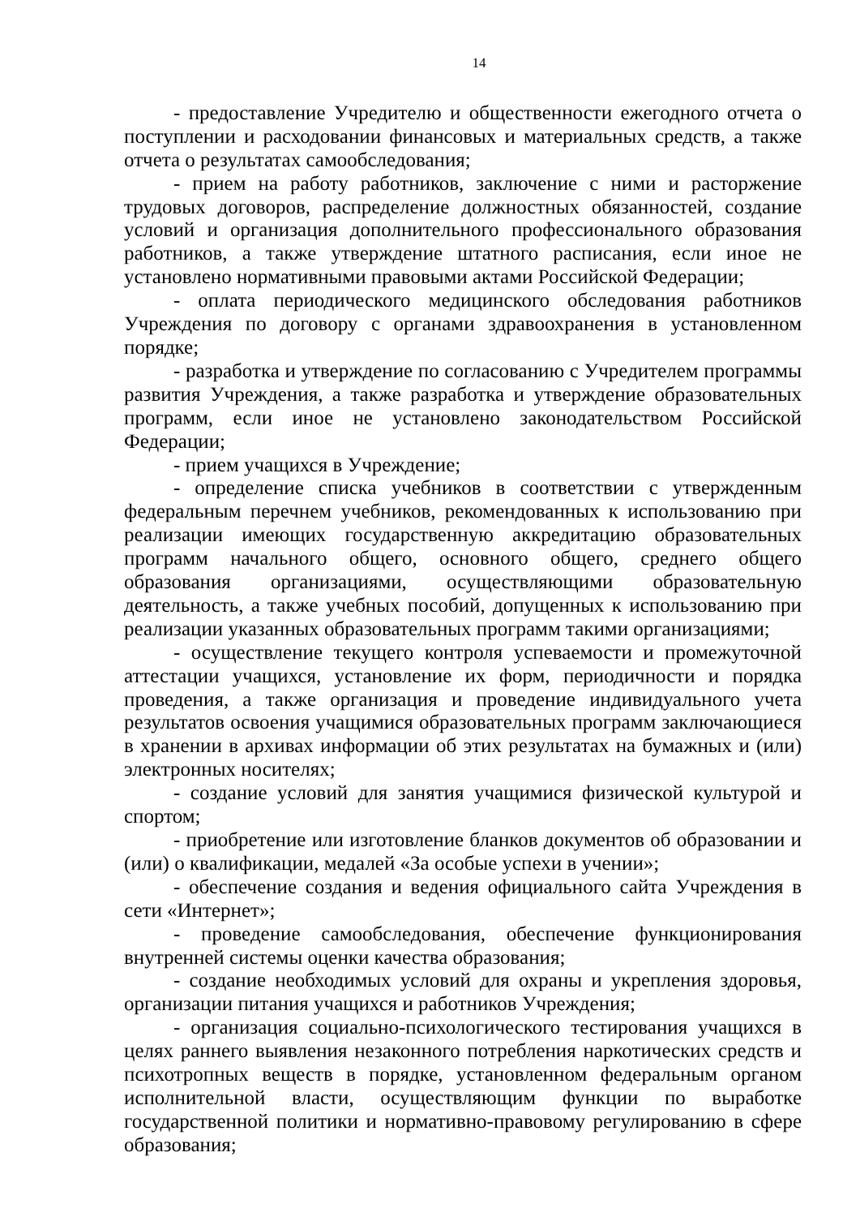14
- предоставление Учредителю и общественности ежегодного отчета о поступлении и расходовании финансовых и материальных средств, а также отчета о результатах самообследования;
- прием на работу работников, заключение с ними и расторжение трудовых договоров, распределение должностных обязанностей, создание условий и организация дополнительного профессионального образования работников, а также утверждение штатного расписания, если иное не установлено нормативными правовыми актами Российской Федерации;
- оплата периодического медицинского обследования работников Учреждения по договору с органами здравоохранения в установленном порядке;
- разработка и утверждение по согласованию с Учредителем программы развития Учреждения, а также разработка и утверждение образовательных программ, если иное не установлено законодательством Российской Федерации;
- прием учащихся в Учреждение;
- определение списка учебников в соответствии с утвержденным федеральным перечнем учебников, рекомендованных к использованию при реализации имеющих государственную аккредитацию образовательных программ начального общего, основного общего, среднего общего образования организациями, осуществляющими образовательную деятельность, а также учебных пособий, допущенных к использованию при реализации указанных образовательных программ такими организациями;
- осуществление текущего контроля успеваемости и промежуточной аттестации учащихся, установление их форм, периодичности и порядка проведения, а также организация и проведение индивидуального учета результатов освоения учащимися образовательных программ заключающиеся в хранении в архивах информации об этих результатах на бумажных и (или) электронных носителях;
- создание условий для занятия учащимися физической культурой и спортом;
- приобретение или изготовление бланков документов об образовании и (или) о квалификации, медалей «За особые успехи в учении»;
- обеспечение создания и ведения официального сайта Учреждения в сети «Интернет»;
- проведение самообследования, обеспечение функционирования внутренней системы оценки качества образования;
- создание необходимых условий для охраны и укрепления здоровья, организации питания учащихся и работников Учреждения;
- организация социально-психологического тестирования учащихся в целях раннего выявления незаконного потребления наркотических средств и психотропных веществ в порядке, установленном федеральным органом исполнительной власти, осуществляющим функции по выработке государственной политики и нормативно-правовому регулированию в сфере образования;